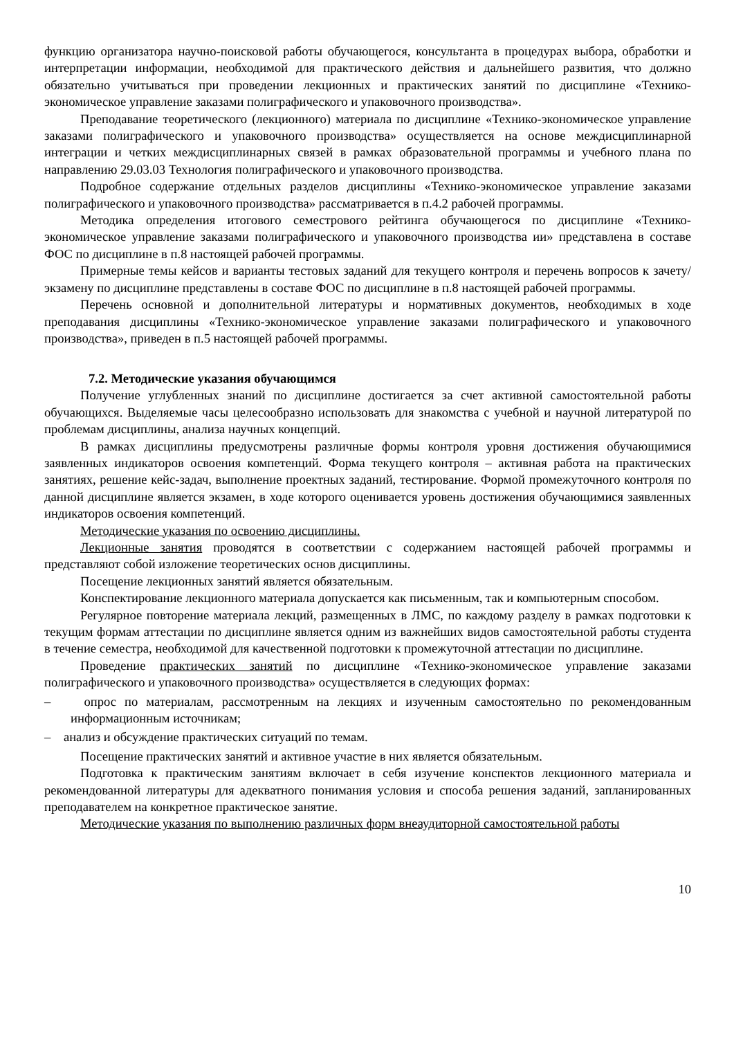функцию организатора научно-поисковой работы обучающегося, консультанта в процедурах выбора, обработки и интерпретации информации, необходимой для практического действия и дальнейшего развития, что должно обязательно учитываться при проведении лекционных и практических занятий по дисциплине «Технико-экономическое управление заказами полиграфического и упаковочного производства».
Преподавание теоретического (лекционного) материала по дисциплине «Технико-экономическое управление заказами полиграфического и упаковочного производства» осуществляется на основе междисциплинарной интеграции и четких междисциплинарных связей в рамках образовательной программы и учебного плана по направлению 29.03.03 Технология полиграфического и упаковочного производства.
Подробное содержание отдельных разделов дисциплины «Технико-экономическое управление заказами полиграфического и упаковочного производства» рассматривается в п.4.2 рабочей программы.
Методика определения итогового семестрового рейтинга обучающегося по дисциплине «Технико-экономическое управление заказами полиграфического и упаковочного производства ии» представлена в составе ФОС по дисциплине в п.8 настоящей рабочей программы.
Примерные темы кейсов и варианты тестовых заданий для текущего контроля и перечень вопросов к зачету/экзамену по дисциплине представлены в составе ФОС по дисциплине в п.8 настоящей рабочей программы.
Перечень основной и дополнительной литературы и нормативных документов, необходимых в ходе преподавания дисциплины «Технико-экономическое управление заказами полиграфического и упаковочного производства», приведен в п.5 настоящей рабочей программы.
7.2. Методические указания обучающимся
Получение углубленных знаний по дисциплине достигается за счет активной самостоятельной работы обучающихся. Выделяемые часы целесообразно использовать для знакомства с учебной и научной литературой по проблемам дисциплины, анализа научных концепций.
В рамках дисциплины предусмотрены различные формы контроля уровня достижения обучающимися заявленных индикаторов освоения компетенций. Форма текущего контроля – активная работа на практических занятиях, решение кейс-задач, выполнение проектных заданий, тестирование. Формой промежуточного контроля по данной дисциплине является экзамен, в ходе которого оценивается уровень достижения обучающимися заявленных индикаторов освоения компетенций.
Методические указания по освоению дисциплины.
Лекционные занятия проводятся в соответствии с содержанием настоящей рабочей программы и представляют собой изложение теоретических основ дисциплины.
Посещение лекционных занятий является обязательным.
Конспектирование лекционного материала допускается как письменным, так и компьютерным способом.
Регулярное повторение материала лекций, размещенных в ЛМС, по каждому разделу в рамках подготовки к текущим формам аттестации по дисциплине является одним из важнейших видов самостоятельной работы студента в течение семестра, необходимой для качественной подготовки к промежуточной аттестации по дисциплине.
Проведение практических занятий по дисциплине «Технико-экономическое управление заказами полиграфического и упаковочного производства» осуществляется в следующих формах:
– опрос по материалам, рассмотренным на лекциях и изученным самостоятельно по рекомендованным информационным источникам;
– анализ и обсуждение практических ситуаций по темам.
Посещение практических занятий и активное участие в них является обязательным.
Подготовка к практическим занятиям включает в себя изучение конспектов лекционного материала и рекомендованной литературы для адекватного понимания условия и способа решения заданий, запланированных преподавателем на конкретное практическое занятие.
Методические указания по выполнению различных форм внеаудиторной самостоятельной работы
10